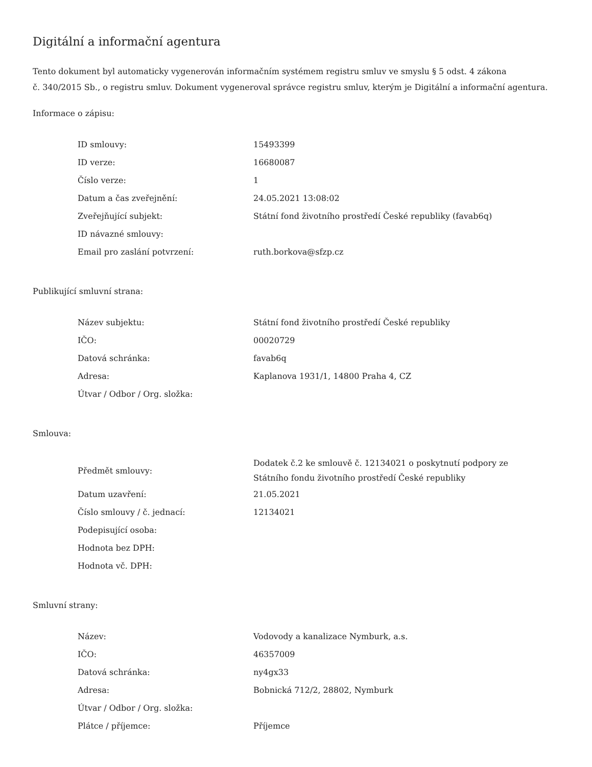Digitální a informační agentura
Tento dokument byl automaticky vygenerován informačním systémem registru smluv ve smyslu § 5 odst. 4 zákona
č. 340/2015 Sb., o registru smluv. Dokument vygeneroval správce registru smluv, kterým je Digitální a informační agentura.
Informace o zápisu:
| ID smlouvy: | 15493399 |
| ID verze: | 16680087 |
| Číslo verze: | 1 |
| Datum a čas zveřejnění: | 24.05.2021 13:08:02 |
| Zveřejňující subjekt: | Státní fond životního prostředí České republiky (favab6q) |
| ID návazné smlouvy: | |
| Email pro zaslání potvrzení: | ruth.borkova@sfzp.cz |
Publikující smluvní strana:
| Název subjektu: | Státní fond životního prostředí České republiky |
| IČO: | 00020729 |
| Datová schránka: | favab6q |
| Adresa: | Kaplanova 1931/1, 14800 Praha 4, CZ |
| Útvar / Odbor / Org. složka: | |
Smlouva:
| Předmět smlouvy: | Dodatek č.2 ke smlouvě č. 12134021 o poskytnutí podpory ze Státního fondu životního prostředí České republiky |
| Datum uzavření: | 21.05.2021 |
| Číslo smlouvy / č. jednací: | 12134021 |
| Podepisující osoba: | |
| Hodnota bez DPH: | |
| Hodnota vč. DPH: | |
Smluvní strany:
| Název: | Vodovody a kanalizace Nymburk, a.s. |
| IČO: | 46357009 |
| Datová schránka: | ny4gx33 |
| Adresa: | Bobnická 712/2, 28802, Nymburk |
| Útvar / Odbor / Org. složka: | |
| Plátce / příjemce: | Příjemce |